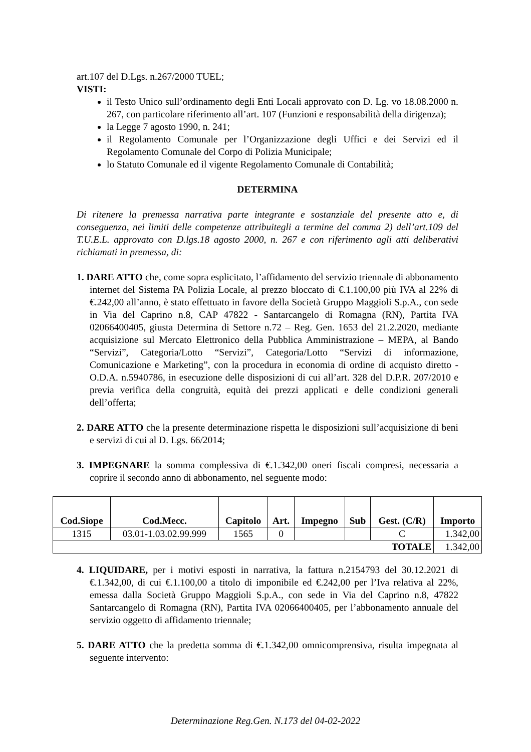art.107 del D.Lgs. n.267/2000 TUEL;
VISTI:
il Testo Unico sull’ordinamento degli Enti Locali approvato con D. Lg. vo 18.08.2000 n. 267, con particolare riferimento all’art. 107 (Funzioni e responsabilità della dirigenza);
la Legge 7 agosto 1990, n. 241;
il Regolamento Comunale per l’Organizzazione degli Uffici e dei Servizi ed il Regolamento Comunale del Corpo di Polizia Municipale;
lo Statuto Comunale ed il vigente Regolamento Comunale di Contabilità;
DETERMINA
Di ritenere la premessa narrativa parte integrante e sostanziale del presente atto e, di conseguenza, nei limiti delle competenze attribuitegli a termine del comma 2) dell’art.109 del T.U.E.L. approvato con D.lgs.18 agosto 2000, n. 267 e con riferimento agli atti deliberativi richiamati in premessa, di:
1. DARE ATTO che, come sopra esplicitato, l’affidamento del servizio triennale di abbonamento internet del Sistema PA Polizia Locale, al prezzo bloccato di €.1.100,00 più IVA al 22% di €.242,00 all’anno, è stato effettuato in favore della Società Gruppo Maggioli S.p.A., con sede in Via del Caprino n.8, CAP 47822 - Santarcangelo di Romagna (RN), Partita IVA 02066400405, giusta Determina di Settore n.72 – Reg. Gen. 1653 del 21.2.2020, mediante acquisizione sul Mercato Elettronico della Pubblica Amministrazione – MEPA, al Bando “Servizi”, Categoria/Lotto “Servizi”, Categoria/Lotto “Servizi di informazione, Comunicazione e Marketing”, con la procedura in economia di ordine di acquisto diretto - O.D.A. n.5940786, in esecuzione delle disposizioni di cui all’art. 328 del D.P.R. 207/2010 e previa verifica della congruità, equità dei prezzi applicati e delle condizioni generali dell’offerta;
2. DARE ATTO che la presente determinazione rispetta le disposizioni sull’acquisizione di beni e servizi di cui al D. Lgs. 66/2014;
3. IMPEGNARE la somma complessiva di €.1.342,00 oneri fiscali compresi, necessaria a coprire il secondo anno di abbonamento, nel seguente modo:
| Cod.Siope | Cod.Mecc. | Capitolo | Art. | Impegno | Sub | Gest. (C/R) | Importo |
| --- | --- | --- | --- | --- | --- | --- | --- |
| 1315 | 03.01-1.03.02.99.999 | 1565 | 0 | | | C | 1.342,00 |
| TOTALE | | | | | | | 1.342,00 |
4. LIQUIDARE, per i motivi esposti in narrativa, la fattura n.2154793 del 30.12.2021 di €.1.342,00, di cui €.1.100,00 a titolo di imponibile ed €.242,00 per l’Iva relativa al 22%, emessa dalla Società Gruppo Maggioli S.p.A., con sede in Via del Caprino n.8, 47822 Santarcangelo di Romagna (RN), Partita IVA 02066400405, per l’abbonamento annuale del servizio oggetto di affidamento triennale;
5. DARE ATTO che la predetta somma di €.1.342,00 omnicomprensiva, risulta impegnata al seguente intervento:
Determinazione Reg.Gen. N.173 del 04-02-2022